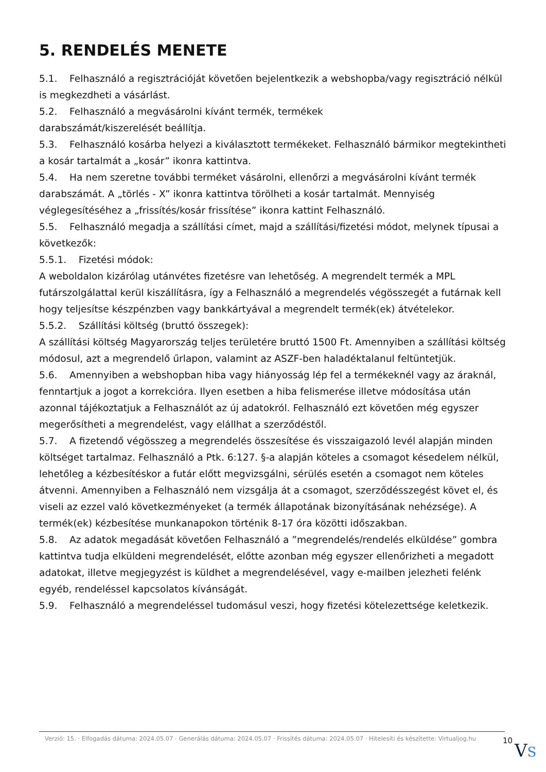5. RENDELÉS MENETE
5.1. Felhasználó a regisztrációját követően bejelentkezik a webshopba/vagy regisztráció nélkül is megkezdheti a vásárlást.
5.2. Felhasználó a megvásárolni kívánt termék, termékek
darabszámát/kiszerelését beállítja.
5.3. Felhasználó kosárba helyezi a kiválasztott termékeket. Felhasználó bármikor megtekintheti a kosár tartalmát a „kosár” ikonra kattintva.
5.4. Ha nem szeretne további terméket vásárolni, ellenőrzi a megvásárolni kívánt termék darabszámát. A „törlés - X” ikonra kattintva törölheti a kosár tartalmát. Mennyiség véglegesítéséhez a „frissítés/kosár frissítése” ikonra kattint Felhasználó.
5.5. Felhasználó megadja a szállítási címet, majd a szállítási/fizetési módot, melynek típusai a következők:
5.5.1. Fizetési módok:
A weboldalon kizárólag utánvétes fizetésre van lehetőség. A megrendelt termék a MPL futárszolgálattal kerül kiszállításra, így a Felhasználó a megrendelés végösszegét a futárnak kell hogy teljesítse készpénzben vagy bankkártyával a megrendelt termék(ek) átvételekor.
5.5.2. Szállítási költség (bruttó összegek):
A szállítási költség Magyarország teljes területére bruttó 1500 Ft. Amennyiben a szállítási költség módosul, azt a megrendelő űrlapon, valamint az ASZF-ben haladéktalanul feltüntetjük.
5.6. Amennyiben a webshopban hiba vagy hiányosság lép fel a termékeknél vagy az áraknál, fenntartjuk a jogot a korrekcióra. Ilyen esetben a hiba felismerése illetve módosítása után azonnal tájékoztatjuk a Felhasználót az új adatokról. Felhasználó ezt követően még egyszer megerősítheti a megrendelést, vagy elállhat a szerződéstől.
5.7. A fizetendő végösszeg a megrendelés összesítése és visszaigazoló levél alapján minden költséget tartalmaz. Felhasználó a Ptk. 6:127. §-a alapján köteles a csomagot késedelem nélkül, lehetőleg a kézbesítéskor a futár előtt megvizsgálni, sérülés esetén a csomagot nem köteles átvenni. Amennyiben a Felhasználó nem vizsgálja át a csomagot, szerződésszegést követ el, és viseli az ezzel való következményeket (a termék állapotának bizonyításának nehézsége). A termék(ek) kézbesítése munkanapokon történik 8-17 óra közötti időszakban.
5.8. Az adatok megadását követően Felhasználó a ”megrendelés/rendelés elküldése” gombra kattintva tudja elküldeni megrendelését, előtte azonban még egyszer ellenőrizheti a megadott adatokat, illetve megjegyzést is küldhet a megrendelésével, vagy e-mailben jelezheti felénk egyéb, rendeléssel kapcsolatos kívánságát.
5.9. Felhasználó a megrendeléssel tudomásul veszi, hogy fizetési kötelezettsége keletkezik.
Verzió: 15. · Elfogadás dátuma: 2024.05.07 · Generálás dátuma: 2024.05.07 · Frissítés dátuma: 2024.05.07 · Hitelesíti és készítette: Virtualjog.hu
10
VS